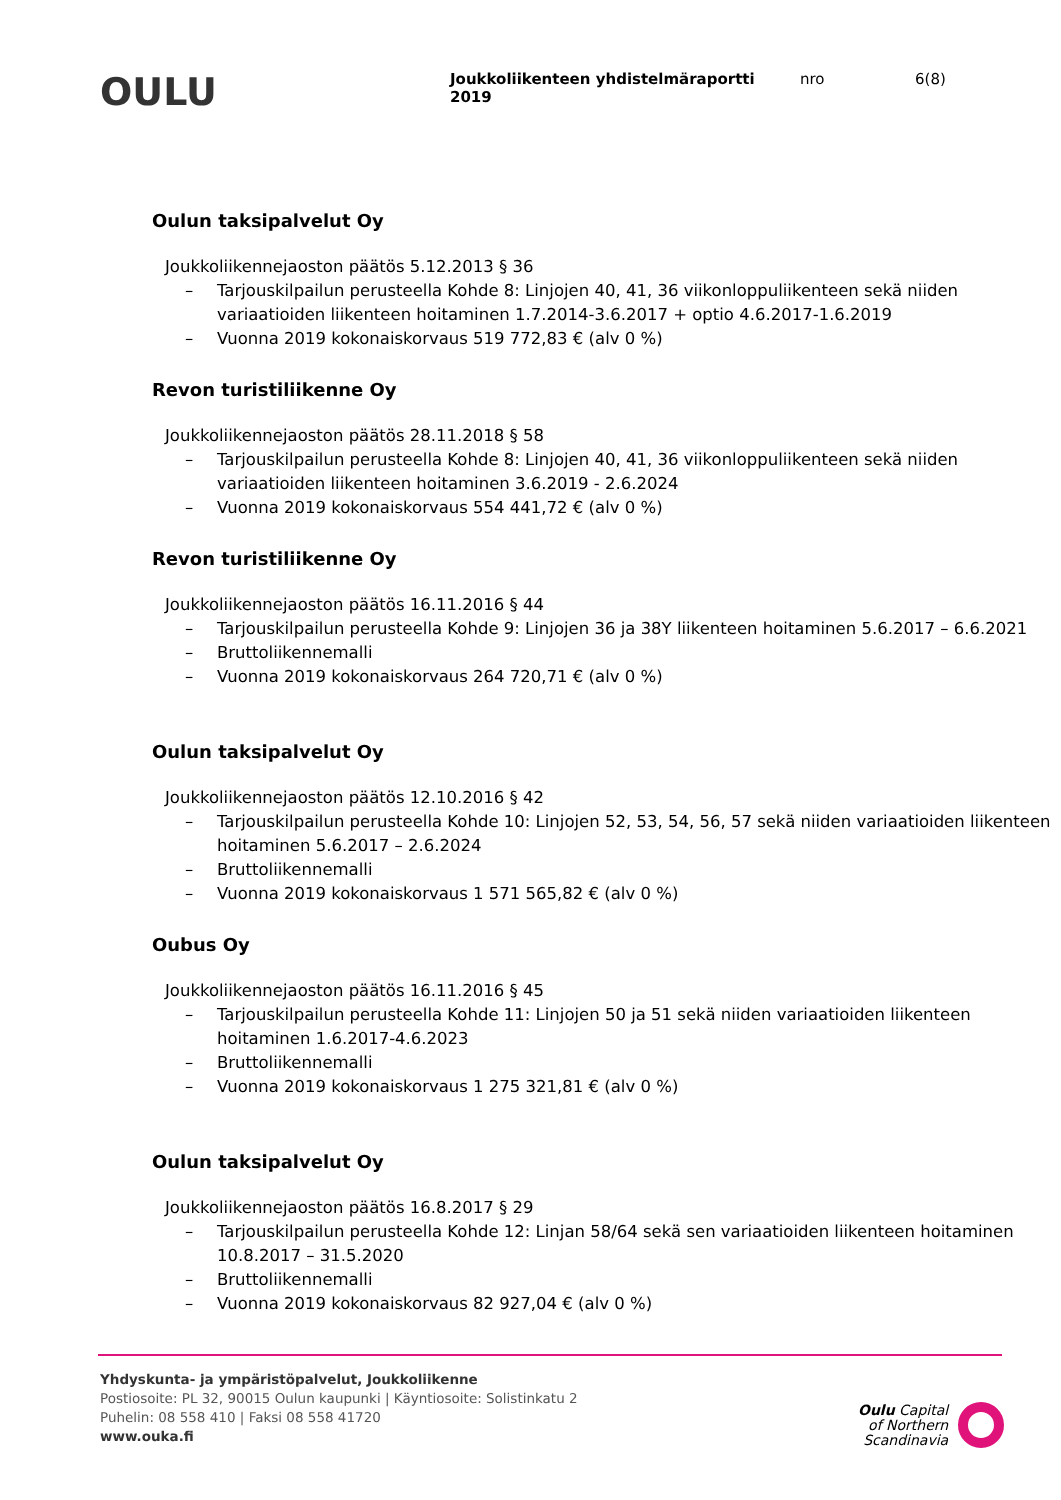OULU
Joukkoliikenteen yhdistelmäraportti 2019
nro 6(8)
Oulun taksipalvelut Oy
Joukkoliikennejaoston päätös 5.12.2013 § 36
– Tarjouskilpailun perusteella Kohde 8: Linjojen 40, 41, 36 viikonloppuliikenteen sekä niiden variaatioiden liikenteen hoitaminen 1.7.2014-3.6.2017 + optio 4.6.2017-1.6.2019
– Vuonna 2019 kokonaiskorvaus 519 772,83 € (alv 0 %)
Revon turistiliikenne Oy
Joukkoliikennejaoston päätös 28.11.2018 § 58
– Tarjouskilpailun perusteella Kohde 8: Linjojen 40, 41, 36 viikonloppuliikenteen sekä niiden variaatioiden liikenteen hoitaminen 3.6.2019 - 2.6.2024
– Vuonna 2019 kokonaiskorvaus 554 441,72 € (alv 0 %)
Revon turistiliikenne Oy
Joukkoliikennejaoston päätös 16.11.2016 § 44
– Tarjouskilpailun perusteella Kohde 9: Linjojen 36 ja 38Y liikenteen hoitaminen 5.6.2017 – 6.6.2021
– Bruttoliikennemalli
– Vuonna 2019 kokonaiskorvaus 264 720,71 € (alv 0 %)
Oulun taksipalvelut Oy
Joukkoliikennejaoston päätös 12.10.2016 § 42
– Tarjouskilpailun perusteella Kohde 10: Linjojen 52, 53, 54, 56, 57 sekä niiden variaatioiden liikenteen hoitaminen 5.6.2017 – 2.6.2024
– Bruttoliikennemalli
– Vuonna 2019 kokonaiskorvaus 1 571 565,82 € (alv 0 %)
Oubus Oy
Joukkoliikennejaoston päätös 16.11.2016 § 45
– Tarjouskilpailun perusteella Kohde 11: Linjojen 50 ja 51 sekä niiden variaatioiden liikenteen hoitaminen 1.6.2017-4.6.2023
– Bruttoliikennemalli
– Vuonna 2019 kokonaiskorvaus 1 275 321,81 € (alv 0 %)
Oulun taksipalvelut Oy
Joukkoliikennejaoston päätös 16.8.2017 § 29
– Tarjouskilpailun perusteella Kohde 12: Linjan 58/64 sekä sen variaatioiden liikenteen hoitaminen 10.8.2017 – 31.5.2020
– Bruttoliikennemalli
– Vuonna 2019 kokonaiskorvaus 82 927,04 € (alv 0 %)
Yhdyskunta- ja ympäristöpalvelut, Joukkoliikenne
Postiosoite: PL 32, 90015 Oulun kaupunki | Käyntiosoite: Solistinkatu 2
Puhelin: 08 558 410 | Faksi 08 558 41720
www.ouka.fi
Oulu Capital
of Northern
Scandinavia